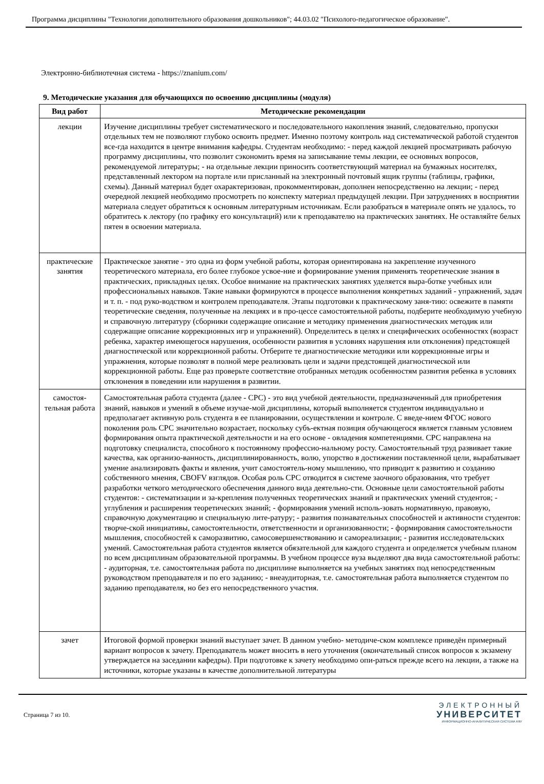Программа дисциплины "Технологии дополнительного образования дошкольников"; 44.03.02 "Психолого-педагогическое образование".
Электронно-библиотечная система - https://znanium.com/
9. Методические указания для обучающихся по освоению дисциплины (модуля)
| Вид работ | Методические рекомендации |
| --- | --- |
| лекции | Изучение дисциплины требует систематического и последовательного накопления знаний, следовательно, пропуски отдельных тем не позволяют глубоко освоить предмет. Именно поэтому контроль над систематической работой студентов все-гда находится в центре внимания кафедры. Студентам необходимо: - перед каждой лекцией просматривать рабочую программу дисциплины, что позволит сэкономить время на записывание темы лекции, ее основных вопросов, рекомендуемой литературы; - на отдельные лекции приносить соответствующий материал на бумажных носителях, представленный лектором на портале или присланный на электронный почтовый ящик группы (таблицы, графики, схемы). Данный материал будет охарактеризован, прокомментирован, дополнен непосредственно на лекции; - перед очередной лекцией необходимо просмотреть по конспекту материал предыдущей лекции. При затруднениях в восприятии материала следует обратиться к основным литературным источникам. Если разобраться в материале опять не удалось, то обратитесь к лектору (по графику его консультаций) или к преподавателю на практических занятиях. Не оставляйте белых пятен в освоении материала. |
| практические занятия | Практическое занятие - это одна из форм учебной работы, которая ориентирована на закрепление изученного теоретического материала, его более глубокое усвое-ние и формирование умения применять теоретические знания в практических, прикладных целях. Особое внимание на практических занятиях уделяется выра-ботке учебных или профессиональных навыков. Такие навыки формируются в процессе выполнения конкретных заданий - упражнений, задач и т. п. - под руко-водством и контролем преподавателя. Этапы подготовки к практическому заня-тию: освежите в памяти теоретические сведения, полученные на лекциях и в про-цессе самостоятельной работы, подберите необходимую учебную и справочную литературу (сборники содержащие описание и методику применения диагностических методик или содержащие описание коррекционных игр и упражнений). Определитесь в целях и специфических особенностях (возраст ребенка, характер имеющегося нарушения, особенности развития в условиях нарушения или отклонения) предстоящей диагностической или коррекционной работы. Отберите те диагностические методики или коррекционные игры и упражнения, которые позволят в полной мере реализовать цели и задачи предстоящей диагностической или коррекционной работы. Еще раз проверьте соответствие отобранных методик особенностям развития ребенка в условиях отклонения в поведении или нарушения в развитии. |
| самостоя-тельная работа | Самостоятельная работа студента (далее - СРС) - это вид учебной деятельности, предназначенный для приобретения знаний, навыков и умений в объеме изучае-мой дисциплины, который выполняется студентом индивидуально и предполагает активную роль студента в ее планировании, осуществлении и контроле. С введе-нием ФГОС нового поколения роль СРС значительно возрастает, поскольку субъ-ектная позиция обучающегося является главным условием формирования опыта практической деятельности и на его основе - овладения компетенциями. СРС направлена на подготовку специалиста, способного к постоянному профессио-нальному росту. Самостоятельный труд развивает такие качества, как организо-ванность, дисциплинированность, волю, упорство в достижении поставленной цели, вырабатывает умение анализировать факты и явления, учит самостоятель-ному мышлению, что приводит к развитию и созданию собственного мнения, CBOFV взглядов. Особая роль СРС отводится в системе заочного образования, что требует разработки четкого методического обеспечения данного вида деятельно-сти. Основные цели самостоятельной работы студентов: - систематизации и за-крепления полученных теоретических знаний и практических умений студентов; - углубления и расширения теоретических знаний; - формирования умений исполь-зовать нормативную, правовую, справочную документацию и специальную лите-ратуру; - развития познавательных способностей и активности студентов: творче-ской инициативы, самостоятельности, ответственности и организованности; - формирования самостоятельности мышления, способностей к саморазвитию, самосовершенствованию и самореализации; - развития исследовательских умений. Самостоятельная работа студентов является обязательной для каждого студента и определяется учебным планом по всем дисциплинам образовательной программы. В учебном процессе вуза выделяют два вида самостоятельной работы: - аудиторная, т.е. самостоятельная работа по дисциплине выполняется на учебных занятиях под непосредственным руководством преподавателя и по его заданию; - внеаудиторная, т.е. самостоятельная работа выполняется студентом по заданию преподавателя, но без его непосредственного участия. |
| зачет | Итоговой формой проверки знаний выступает зачет. В данном учебно- методиче-ском комплексе приведён примерный вариант вопросов к зачету. Преподаватель может вносить в него уточнения (окончательный список вопросов к экзамену утверждается на заседании кафедры). При подготовке к зачету необходимо опи-раться прежде всего на лекции, а также на источники, которые указаны в качестве дополнительной литературы |
Страница 7 из 10.
ЭЛЕКТРОННЫЙ
УНИВЕРСИТЕТ
ИНФОРМАЦИОННО-АНАЛИТИЧЕСКАЯ СИСТЕМА КФУ